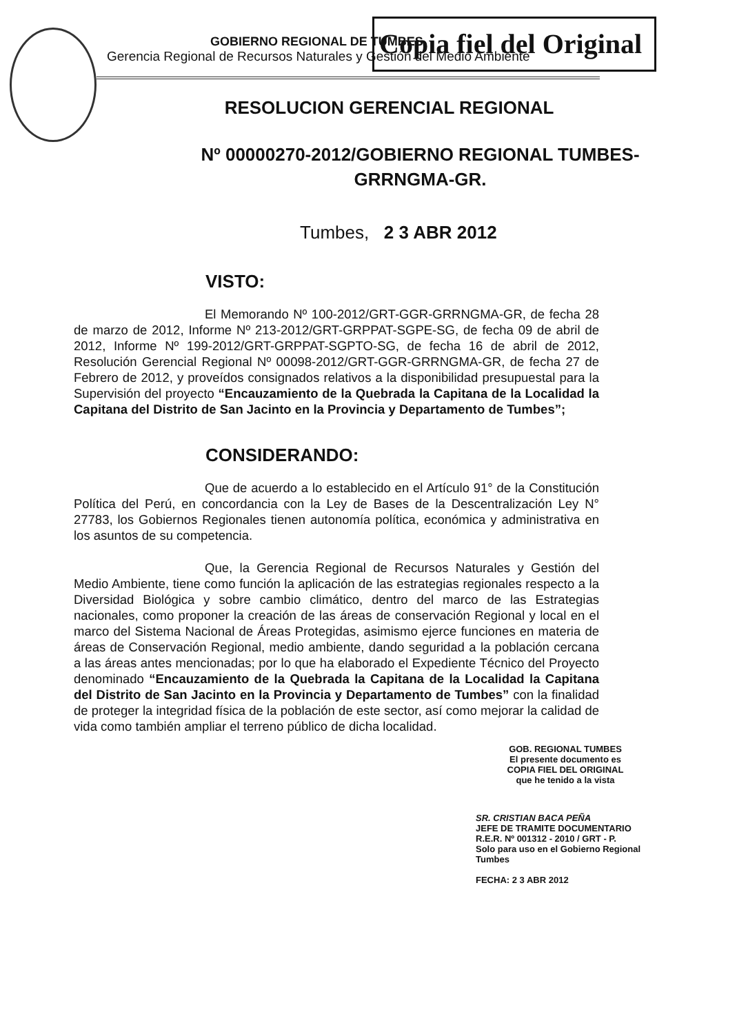Copia fiel del Original
GOBIERNO REGIONAL DE TUMBES
Gerencia Regional de Recursos Naturales y Gestión del Medio Ambiente
RESOLUCION GERENCIAL REGIONAL
Nº 00000270-2012/GOBIERNO REGIONAL TUMBES-
GRRNGMA-GR.
Tumbes, 2 3 ABR 2012
VISTO:
El Memorando Nº 100-2012/GRT-GGR-GRRNGMA-GR, de fecha 28 de marzo de 2012, Informe Nº 213-2012/GRT-GRPPAT-SGPE-SG, de fecha 09 de abril de 2012, Informe Nº 199-2012/GRT-GRPPAT-SGPTO-SG, de fecha 16 de abril de 2012, Resolución Gerencial Regional Nº 00098-2012/GRT-GGR-GRRNGMA-GR, de fecha 27 de Febrero de 2012, y proveídos consignados relativos a la disponibilidad presupuestal para la Supervisión del proyecto “Encauzamiento de la Quebrada la Capitana de la Localidad la Capitana del Distrito de San Jacinto en la Provincia y Departamento de Tumbes”;
CONSIDERANDO:
Que de acuerdo a lo establecido en el Artículo 91° de la Constitución Política del Perú, en concordancia con la Ley de Bases de la Descentralización Ley N° 27783, los Gobiernos Regionales tienen autonomía política, económica y administrativa en los asuntos de su competencia.
Que, la Gerencia Regional de Recursos Naturales y Gestión del Medio Ambiente, tiene como función la aplicación de las estrategias regionales respecto a la Diversidad Biológica y sobre cambio climático, dentro del marco de las Estrategias nacionales, como proponer la creación de las áreas de conservación Regional y local en el marco del Sistema Nacional de Áreas Protegidas, asimismo ejerce funciones en materia de áreas de Conservación Regional, medio ambiente, dando seguridad a la población cercana a las áreas antes mencionadas; por lo que ha elaborado el Expediente Técnico del Proyecto denominado “Encauzamiento de la Quebrada la Capitana de la Localidad la Capitana del Distrito de San Jacinto en la Provincia y Departamento de Tumbes” con la finalidad de proteger la integridad física de la población de este sector, así como mejorar la calidad de vida como también ampliar el terreno público de dicha localidad.
GOB. REGIONAL TUMBES
El presente documento es
COPIA FIEL DEL ORIGINAL
que he tenido a la vista
SR. CRISTIAN BACA PEÑA
JEFE DE TRAMITE DOCUMENTARIO
R.E.R. Nº 001312 - 2010 / GRT - P.
Solo para uso en el Gobierno Regional Tumbes
FECHA: 2 3 ABR 2012